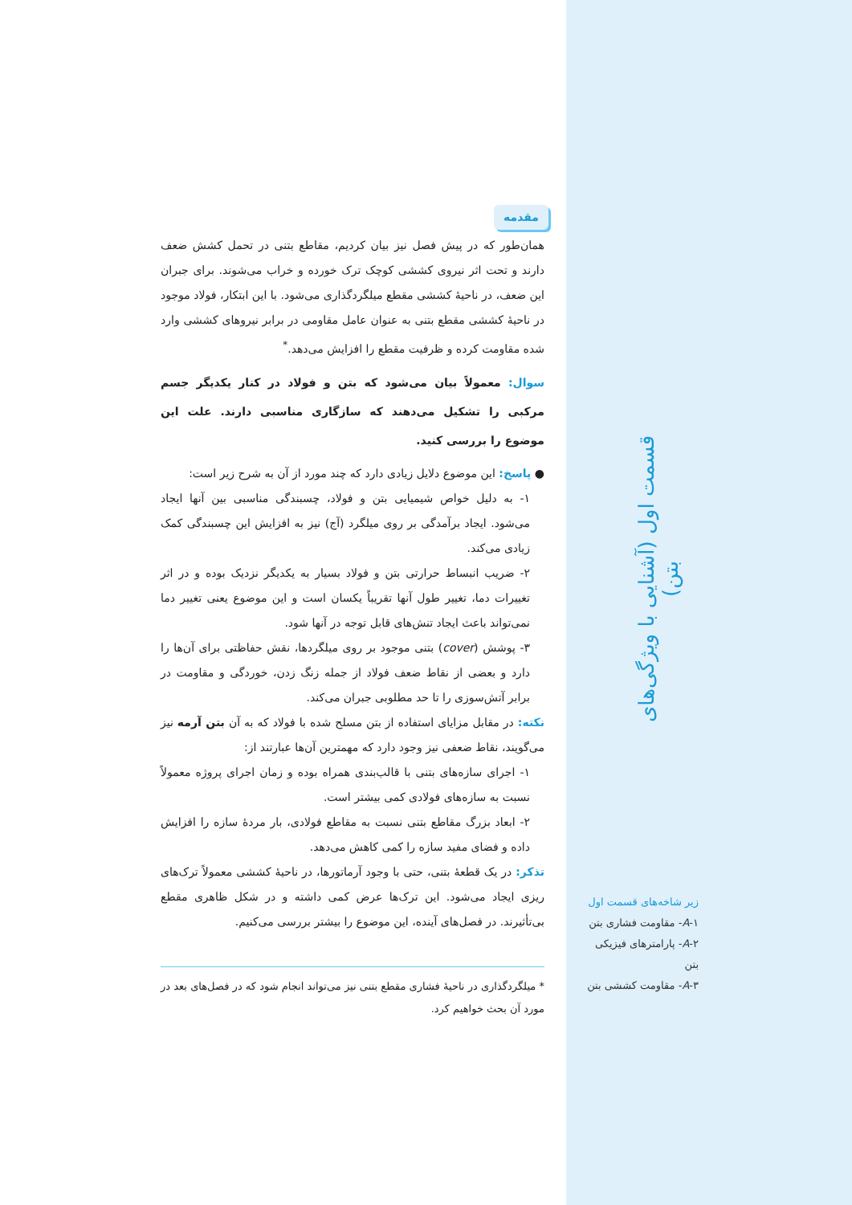مقدمه
همان‌طور که در پیش فصل نیز بیان کردیم، مقاطع بتنی در تحمل کشش ضعف دارند و تحت اثر نیروی کششی کوچک ترک خورده و خراب می‌شوند. برای جبران این ضعف، در ناحیهٔ کششی مقطع میلگردگذاری می‌شود. با این ابتکار، فولاد موجود در ناحیهٔ کششی مقطع بتنی به عنوان عامل مقاومی در برابر نیروهای کششی وارد شده مقاومت کرده و ظرفیت مقطع را افزایش می‌دهد.<sup>*</sup>
سوال: معمولاً بیان می‌شود که بتن و فولاد در کنار یکدیگر جسم مرکبی را تشکیل می‌دهند که سازگاری مناسبی دارند. علت این موضوع را بررسی کنید.
● پاسخ: این موضوع دلایل زیادی دارد که چند مورد از آن به شرح زیر است:
۱- به دلیل خواص شیمیایی بتن و فولاد، چسبندگی مناسبی بین آنها ایجاد می‌شود. ایجاد برآمدگی بر روی میلگرد (آج) نیز به افزایش این چسبندگی کمک زیادی می‌کند.
۲- ضریب انبساط حرارتی بتن و فولاد بسیار به یکدیگر نزدیک بوده و در اثر تغییرات دما، تغییر طول آنها تقریباً یکسان است و این موضوع یعنی تغییر دما نمی‌تواند باعث ایجاد تنش‌های قابل توجه در آنها شود.
۳- پوشش (cover) بتنی موجود بر روی میلگردها، نقش حفاظتی برای آن‌ها را دارد و بعضی از نقاط ضعف فولاد از جمله زنگ زدن، خوردگی و مقاومت در برابر آتش‌سوزی را تا حد مطلوبی جبران می‌کند.
نکته: در مقابل مزایای استفاده از بتن مسلح شده با فولاد که به آن بتن آرمه نیز می‌گویند، نقاط ضعفی نیز وجود دارد که مهمترین آن‌ها عبارتند از:
۱- اجرای سازه‌های بتنی با قالب‌بندی همراه بوده و زمان اجرای پروژه معمولاً نسبت به سازه‌های فولادی کمی بیشتر است.
۲- ابعاد بزرگ مقاطع بتنی نسبت به مقاطع فولادی، بار مردهٔ سازه را افزایش داده و فضای مفید سازه را کمی کاهش می‌دهد.
تذکر: در یک قطعهٔ بتنی، حتی با وجود آرماتورها، در ناحیهٔ کششی معمولاً ترک‌های ریزی ایجاد می‌شود. این ترک‌ها عرض کمی داشته و در شکل ظاهری مقطع بی‌تأثیرند. در فصل‌های آینده، این موضوع را بیشتر بررسی می‌کنیم.
* میلگردگذاری در ناحیهٔ فشاری مقطع بتنی نیز می‌تواند انجام شود که در فصل‌های بعد در مورد آن بحث خواهیم کرد.
قسمت اول (آشنایی با ویژگی‌های بتن)
زیر شاخه‌های قسمت اول
A-۱- مقاومت فشاری بتن
A-۲- پارامترهای فیزیکی بتن
A-۳- مقاومت کششی بتن